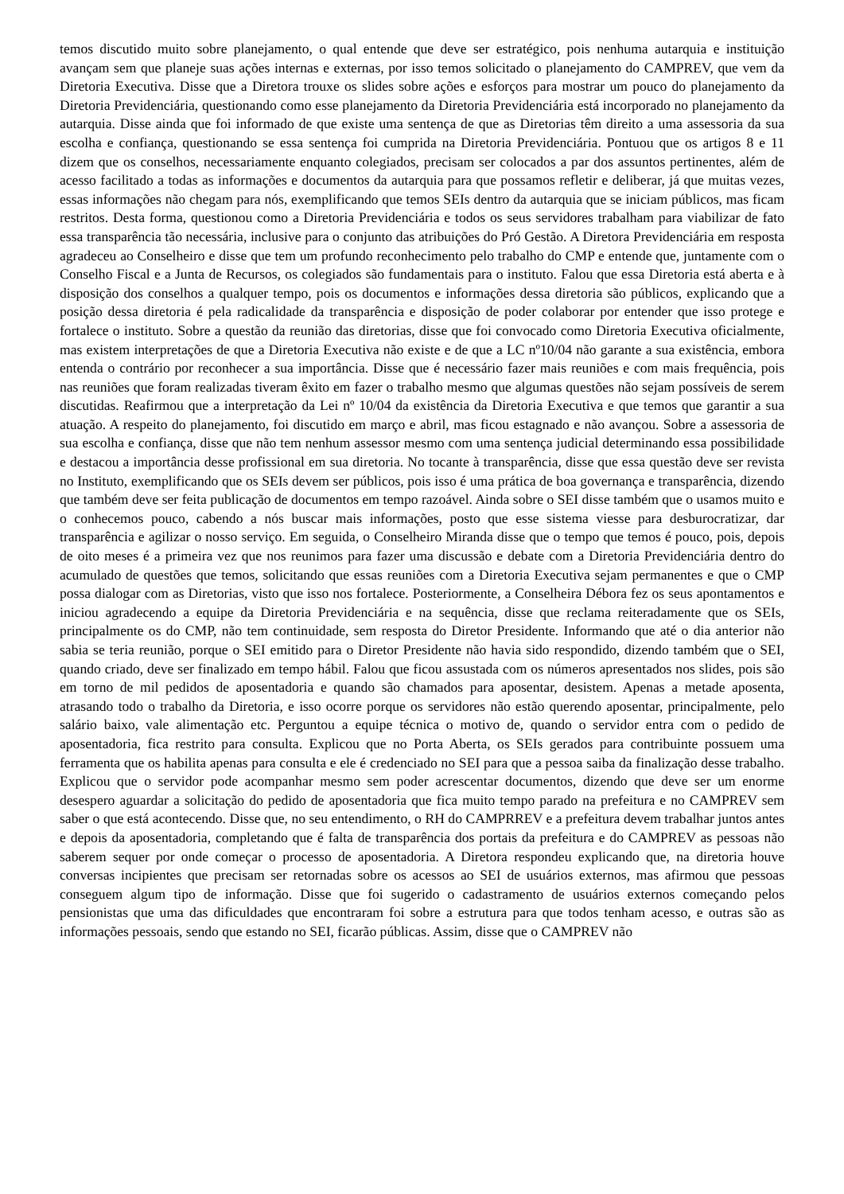temos discutido muito sobre planejamento, o qual entende que deve ser estratégico, pois nenhuma autarquia e instituição avançam sem que planeje suas ações internas e externas, por isso temos solicitado o planejamento do CAMPREV, que vem da Diretoria Executiva. Disse que a Diretora trouxe os slides sobre ações e esforços para mostrar um pouco do planejamento da Diretoria Previdenciária, questionando como esse planejamento da Diretoria Previdenciária está incorporado no planejamento da autarquia. Disse ainda que foi informado de que existe uma sentença de que as Diretorias têm direito a uma assessoria da sua escolha e confiança, questionando se essa sentença foi cumprida na Diretoria Previdenciária. Pontuou que os artigos 8 e 11 dizem que os conselhos, necessariamente enquanto colegiados, precisam ser colocados a par dos assuntos pertinentes, além de acesso facilitado a todas as informações e documentos da autarquia para que possamos refletir e deliberar, já que muitas vezes, essas informações não chegam para nós, exemplificando que temos SEIs dentro da autarquia que se iniciam públicos, mas ficam restritos. Desta forma, questionou como a Diretoria Previdenciária e todos os seus servidores trabalham para viabilizar de fato essa transparência tão necessária, inclusive para o conjunto das atribuições do Pró Gestão. A Diretora Previdenciária em resposta agradeceu ao Conselheiro e disse que tem um profundo reconhecimento pelo trabalho do CMP e entende que, juntamente com o Conselho Fiscal e a Junta de Recursos, os colegiados são fundamentais para o instituto. Falou que essa Diretoria está aberta e à disposição dos conselhos a qualquer tempo, pois os documentos e informações dessa diretoria são públicos, explicando que a posição dessa diretoria é pela radicalidade da transparência e disposição de poder colaborar por entender que isso protege e fortalece o instituto. Sobre a questão da reunião das diretorias, disse que foi convocado como Diretoria Executiva oficialmente, mas existem interpretações de que a Diretoria Executiva não existe e de que a LC nº10/04 não garante a sua existência, embora entenda o contrário por reconhecer a sua importância. Disse que é necessário fazer mais reuniões e com mais frequência, pois nas reuniões que foram realizadas tiveram êxito em fazer o trabalho mesmo que algumas questões não sejam possíveis de serem discutidas. Reafirmou que a interpretação da Lei nº 10/04 da existência da Diretoria Executiva e que temos que garantir a sua atuação. A respeito do planejamento, foi discutido em março e abril, mas ficou estagnado e não avançou. Sobre a assessoria de sua escolha e confiança, disse que não tem nenhum assessor mesmo com uma sentença judicial determinando essa possibilidade e destacou a importância desse profissional em sua diretoria. No tocante à transparência, disse que essa questão deve ser revista no Instituto, exemplificando que os SEIs devem ser públicos, pois isso é uma prática de boa governança e transparência, dizendo que também deve ser feita publicação de documentos em tempo razoável. Ainda sobre o SEI disse também que o usamos muito e o conhecemos pouco, cabendo a nós buscar mais informações, posto que esse sistema viesse para desburocratizar, dar transparência e agilizar o nosso serviço. Em seguida, o Conselheiro Miranda disse que o tempo que temos é pouco, pois, depois de oito meses é a primeira vez que nos reunimos para fazer uma discussão e debate com a Diretoria Previdenciária dentro do acumulado de questões que temos, solicitando que essas reuniões com a Diretoria Executiva sejam permanentes e que o CMP possa dialogar com as Diretorias, visto que isso nos fortalece. Posteriormente, a Conselheira Débora fez os seus apontamentos e iniciou agradecendo a equipe da Diretoria Previdenciária e na sequência, disse que reclama reiteradamente que os SEIs, principalmente os do CMP, não tem continuidade, sem resposta do Diretor Presidente. Informando que até o dia anterior não sabia se teria reunião, porque o SEI emitido para o Diretor Presidente não havia sido respondido, dizendo também que o SEI, quando criado, deve ser finalizado em tempo hábil. Falou que ficou assustada com os números apresentados nos slides, pois são em torno de mil pedidos de aposentadoria e quando são chamados para aposentar, desistem. Apenas a metade aposenta, atrasando todo o trabalho da Diretoria, e isso ocorre porque os servidores não estão querendo aposentar, principalmente, pelo salário baixo, vale alimentação etc. Perguntou a equipe técnica o motivo de, quando o servidor entra com o pedido de aposentadoria, fica restrito para consulta. Explicou que no Porta Aberta, os SEIs gerados para contribuinte possuem uma ferramenta que os habilita apenas para consulta e ele é credenciado no SEI para que a pessoa saiba da finalização desse trabalho. Explicou que o servidor pode acompanhar mesmo sem poder acrescentar documentos, dizendo que deve ser um enorme desespero aguardar a solicitação do pedido de aposentadoria que fica muito tempo parado na prefeitura e no CAMPREV sem saber o que está acontecendo. Disse que, no seu entendimento, o RH do CAMPRREV e a prefeitura devem trabalhar juntos antes e depois da aposentadoria, completando que é falta de transparência dos portais da prefeitura e do CAMPREV as pessoas não saberem sequer por onde começar o processo de aposentadoria. A Diretora respondeu explicando que, na diretoria houve conversas incipientes que precisam ser retornadas sobre os acessos ao SEI de usuários externos, mas afirmou que pessoas conseguem algum tipo de informação. Disse que foi sugerido o cadastramento de usuários externos começando pelos pensionistas que uma das dificuldades que encontraram foi sobre a estrutura para que todos tenham acesso, e outras são as informações pessoais, sendo que estando no SEI, ficarão públicas. Assim, disse que o CAMPREV não